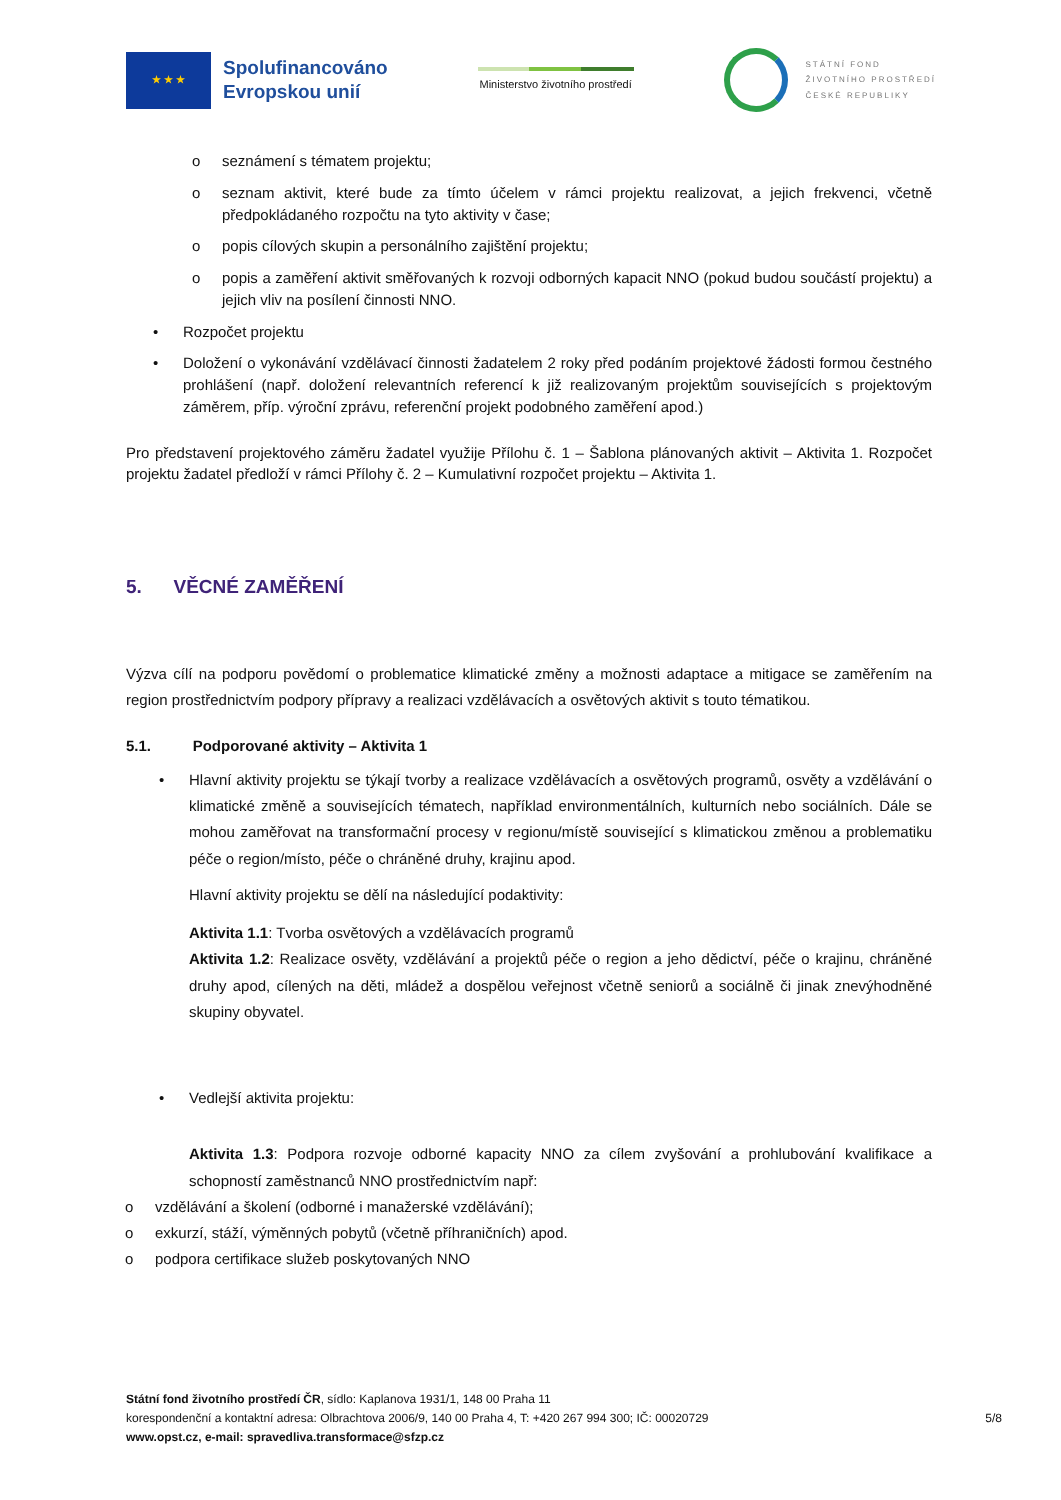★ ★ ★
Spolufinancováno
Evropskou unií
Ministerstvo životního prostředí
STÁTNÍ FOND
ŽIVOTNÍHO PROSTŘEDÍ
ČESKÉ REPUBLIKY
o seznámení s tématem projektu;
o seznam aktivit, které bude za tímto účelem v rámci projektu realizovat, a jejich frekvenci, včetně předpokládaného rozpočtu na tyto aktivity v čase;
o popis cílových skupin a personálního zajištění projektu;
o popis a zaměření aktivit směřovaných k rozvoji odborných kapacit NNO (pokud budou součástí projektu) a jejich vliv na posílení činnosti NNO.
• Rozpočet projektu
• Doložení o vykonávání vzdělávací činnosti žadatelem 2 roky před podáním projektové žádosti formou čestného prohlášení (např. doložení relevantních referencí k již realizovaným projektům souvisejících s projektovým záměrem, příp. výroční zprávu, referenční projekt podobného zaměření apod.)
Pro představení projektového záměru žadatel využije Přílohu č. 1 – Šablona plánovaných aktivit – Aktivita 1. Rozpočet projektu žadatel předloží v rámci Přílohy č. 2 – Kumulativní rozpočet projektu – Aktivita 1.
5. VĚCNÉ ZAMĚŘENÍ
Výzva cílí na podporu povědomí o problematice klimatické změny a možnosti adaptace a mitigace se zaměřením na region prostřednictvím podpory přípravy a realizaci vzdělávacích a osvětových aktivit s touto tématikou.
5.1. Podporované aktivity – Aktivita 1
• Hlavní aktivity projektu se týkají tvorby a realizace vzdělávacích a osvětových programů, osvěty a vzdělávání o klimatické změně a souvisejících tématech, například environmentálních, kulturních nebo sociálních. Dále se mohou zaměřovat na transformační procesy v regionu/místě související s klimatickou změnou a problematiku péče o region/místo, péče o chráněné druhy, krajinu apod.
Hlavní aktivity projektu se dělí na následující podaktivity:
Aktivita 1.1: Tvorba osvětových a vzdělávacích programů
Aktivita 1.2: Realizace osvěty, vzdělávání a projektů péče o region a jeho dědictví, péče o krajinu, chráněné druhy apod, cílených na děti, mládež a dospělou veřejnost včetně seniorů a sociálně či jinak znevýhodněné skupiny obyvatel.
• Vedlejší aktivita projektu:
Aktivita 1.3: Podpora rozvoje odborné kapacity NNO za cílem zvyšování a prohlubování kvalifikace a schopností zaměstnanců NNO prostřednictvím např:
o vzdělávání a školení (odborné i manažerské vzdělávání);
o exkurzí, stáží, výměnných pobytů (včetně příhraničních) apod.
o podpora certifikace služeb poskytovaných NNO
Státní fond životního prostředí ČR, sídlo: Kaplanova 1931/1, 148 00 Praha 11
korespondenční a kontaktní adresa: Olbrachtova 2006/9, 140 00 Praha 4, T: +420 267 994 300; IČ: 00020729 5/8
www.opst.cz, e-mail: spravedliva.transformace@sfzp.cz